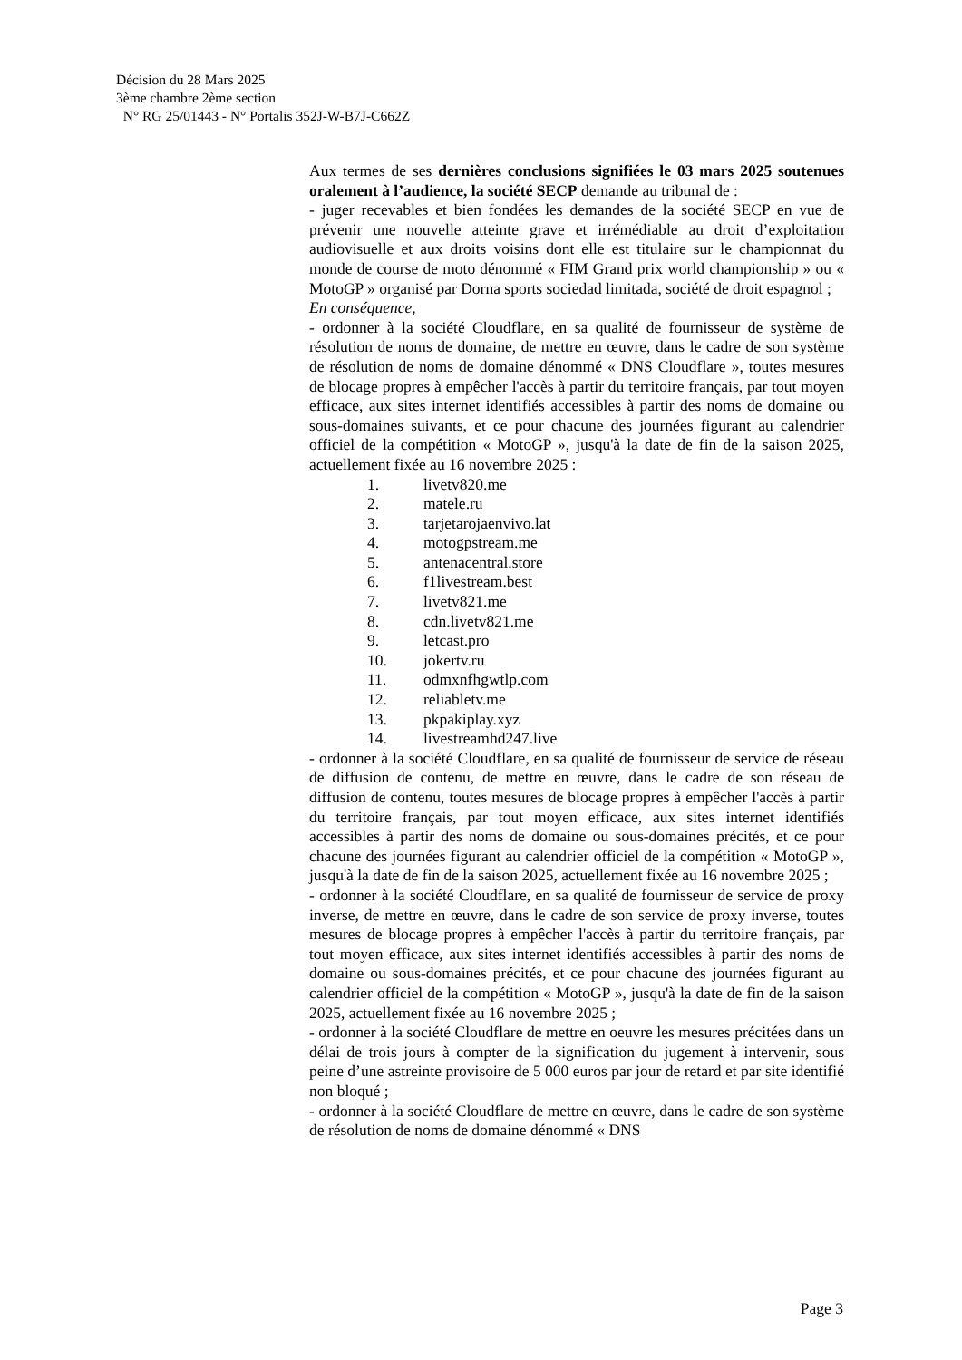Décision du 28 Mars 2025
3ème chambre 2ème section
N° RG 25/01443 - N° Portalis 352J-W-B7J-C662Z
Aux termes de ses dernières conclusions signifiées le 03 mars 2025 soutenues oralement à l’audience, la société SECP demande au tribunal de :
- juger recevables et bien fondées les demandes de la société SECP en vue de prévenir une nouvelle atteinte grave et irrémédiable au droit d’exploitation audiovisuelle et aux droits voisins dont elle est titulaire sur le championnat du monde de course de moto dénommé « FIM Grand prix world championship » ou « MotoGP » organisé par Dorna sports sociedad limitada, société de droit espagnol ;
En conséquence,
- ordonner à la société Cloudflare, en sa qualité de fournisseur de système de résolution de noms de domaine, de mettre en œuvre, dans le cadre de son système de résolution de noms de domaine dénommé « DNS Cloudflare », toutes mesures de blocage propres à empêcher l'accès à partir du territoire français, par tout moyen efficace, aux sites internet identifiés accessibles à partir des noms de domaine ou sous-domaines suivants, et ce pour chacune des journées figurant au calendrier officiel de la compétition « MotoGP », jusqu'à la date de fin de la saison 2025, actuellement fixée au 16 novembre 2025 :
1. livetv820.me
2. matele.ru
3. tarjetarojaenvivo.lat
4. motogpstream.me
5. antenacentral.store
6. f1livestream.best
7. livetv821.me
8. cdn.livetv821.me
9. letcast.pro
10. jokertv.ru
11. odmxnfhgwtlp.com
12. reliabletv.me
13. pkpakiplay.xyz
14. livestreamhd247.live
- ordonner à la société Cloudflare, en sa qualité de fournisseur de service de réseau de diffusion de contenu, de mettre en œuvre, dans le cadre de son réseau de diffusion de contenu, toutes mesures de blocage propres à empêcher l'accès à partir du territoire français, par tout moyen efficace, aux sites internet identifiés accessibles à partir des noms de domaine ou sous-domaines précités, et ce pour chacune des journées figurant au calendrier officiel de la compétition « MotoGP », jusqu'à la date de fin de la saison 2025, actuellement fixée au 16 novembre 2025 ;
- ordonner à la société Cloudflare, en sa qualité de fournisseur de service de proxy inverse, de mettre en œuvre, dans le cadre de son service de proxy inverse, toutes mesures de blocage propres à empêcher l'accès à partir du territoire français, par tout moyen efficace, aux sites internet identifiés accessibles à partir des noms de domaine ou sous-domaines précités, et ce pour chacune des journées figurant au calendrier officiel de la compétition « MotoGP », jusqu'à la date de fin de la saison 2025, actuellement fixée au 16 novembre 2025 ;
- ordonner à la société Cloudflare de mettre en oeuvre les mesures précitées dans un délai de trois jours à compter de la signification du jugement à intervenir, sous peine d’une astreinte provisoire de 5 000 euros par jour de retard et par site identifié non bloqué ;
- ordonner à la société Cloudflare de mettre en œuvre, dans le cadre de son système de résolution de noms de domaine dénommé « DNS
Page 3